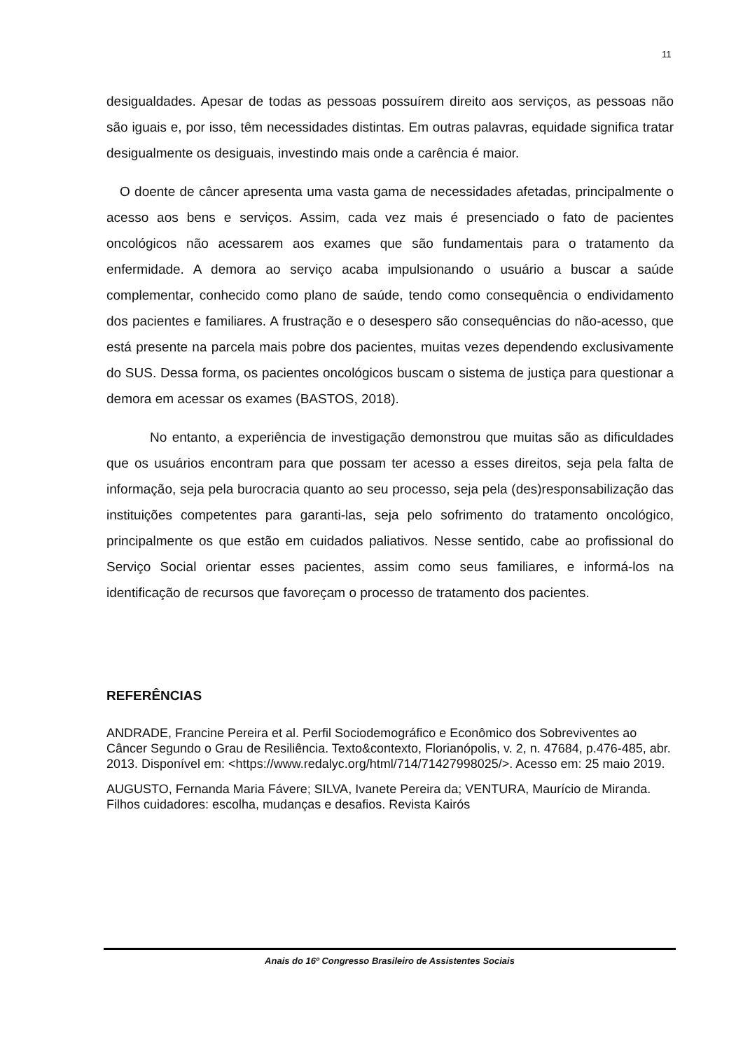11
desigualdades. Apesar de todas as pessoas possuírem direito aos serviços, as pessoas não são iguais e, por isso, têm necessidades distintas. Em outras palavras, equidade significa tratar desigualmente os desiguais, investindo mais onde a carência é maior.
O doente de câncer apresenta uma vasta gama de necessidades afetadas, principalmente o acesso aos bens e serviços. Assim, cada vez mais é presenciado o fato de pacientes oncológicos não acessarem aos exames que são fundamentais para o tratamento da enfermidade. A demora ao serviço acaba impulsionando o usuário a buscar a saúde complementar, conhecido como plano de saúde, tendo como consequência o endividamento dos pacientes e familiares. A frustração e o desespero são consequências do não-acesso, que está presente na parcela mais pobre dos pacientes, muitas vezes dependendo exclusivamente do SUS. Dessa forma, os pacientes oncológicos buscam o sistema de justiça para questionar a demora em acessar os exames (BASTOS, 2018).
No entanto, a experiência de investigação demonstrou que muitas são as dificuldades que os usuários encontram para que possam ter acesso a esses direitos, seja pela falta de informação, seja pela burocracia quanto ao seu processo, seja pela (des)responsabilização das instituições competentes para garanti-las, seja pelo sofrimento do tratamento oncológico, principalmente os que estão em cuidados paliativos. Nesse sentido, cabe ao profissional do Serviço Social orientar esses pacientes, assim como seus familiares, e informá-los na identificação de recursos que favoreçam o processo de tratamento dos pacientes.
REFERÊNCIAS
ANDRADE, Francine Pereira et al. Perfil Sociodemográfico e Econômico dos Sobreviventes ao Câncer Segundo o Grau de Resiliência. Texto&contexto, Florianópolis, v. 2, n. 47684, p.476-485, abr. 2013. Disponível em: <https://www.redalyc.org/html/714/71427998025/>. Acesso em: 25 maio 2019.
AUGUSTO, Fernanda Maria Fávere; SILVA, Ivanete Pereira da; VENTURA, Maurício de Miranda. Filhos cuidadores: escolha, mudanças e desafios. Revista Kairós
Anais do 16º Congresso Brasileiro de Assistentes Sociais